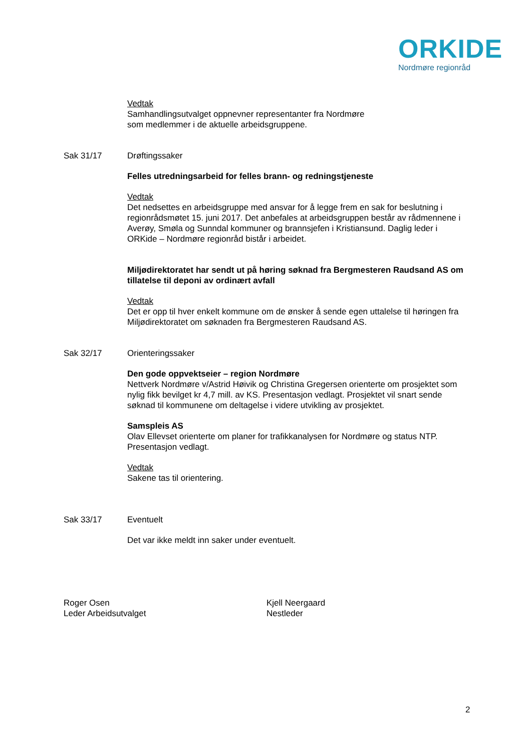ORKIDE
Nordmøre regionråd
Vedtak
Samhandlingsutvalget oppnevner representanter fra Nordmøre
som medlemmer i de aktuelle arbeidsgruppene.
Sak 31/17 Drøftingssaker
Felles utredningsarbeid for felles brann- og redningstjeneste
Vedtak
Det nedsettes en arbeidsgruppe med ansvar for å legge frem en sak for beslutning i regionrådsmøtet 15. juni 2017. Det anbefales at arbeidsgruppen består av rådmennene i Averøy, Smøla og Sunndal kommuner og brannsjefen i Kristiansund. Daglig leder i ORKide – Nordmøre regionråd bistår i arbeidet.
Miljødirektoratet har sendt ut på høring søknad fra Bergmesteren Raudsand AS om tillatelse til deponi av ordinært avfall
Vedtak
Det er opp til hver enkelt kommune om de ønsker å sende egen uttalelse til høringen fra Miljødirektoratet om søknaden fra Bergmesteren Raudsand AS.
Sak 32/17 Orienteringssaker
Den gode oppvektseier – region Nordmøre
Nettverk Nordmøre v/Astrid Høivik og Christina Gregersen orienterte om prosjektet som nylig fikk bevilget kr 4,7 mill. av KS. Presentasjon vedlagt. Prosjektet vil snart sende søknad til kommunene om deltagelse i videre utvikling av prosjektet.
Samspleis AS
Olav Ellevset orienterte om planer for trafikkanalysen for Nordmøre og status NTP. Presentasjon vedlagt.
Vedtak
Sakene tas til orientering.
Sak 33/17 Eventuelt
Det var ikke meldt inn saker under eventuelt.
Roger Osen
Leder Arbeidsutvalget
Kjell Neergaard
Nestleder
2